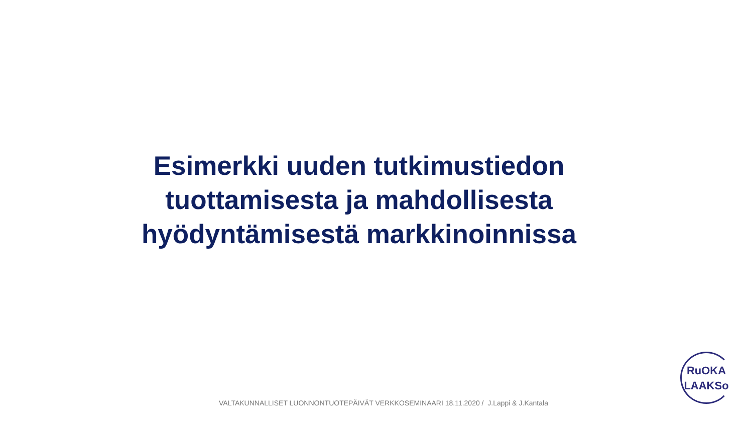Esimerkki uuden tutkimustiedon tuottamisesta ja mahdollisesta hyödyntämisestä markkinoinnissa
VALTAKUNNALLISET LUONNONTUOTEPÄIVÄT VERKKOSEMINAARI 18.11.2020 / J.Lappi & J.Kantala
RuOKA
LAAKSo